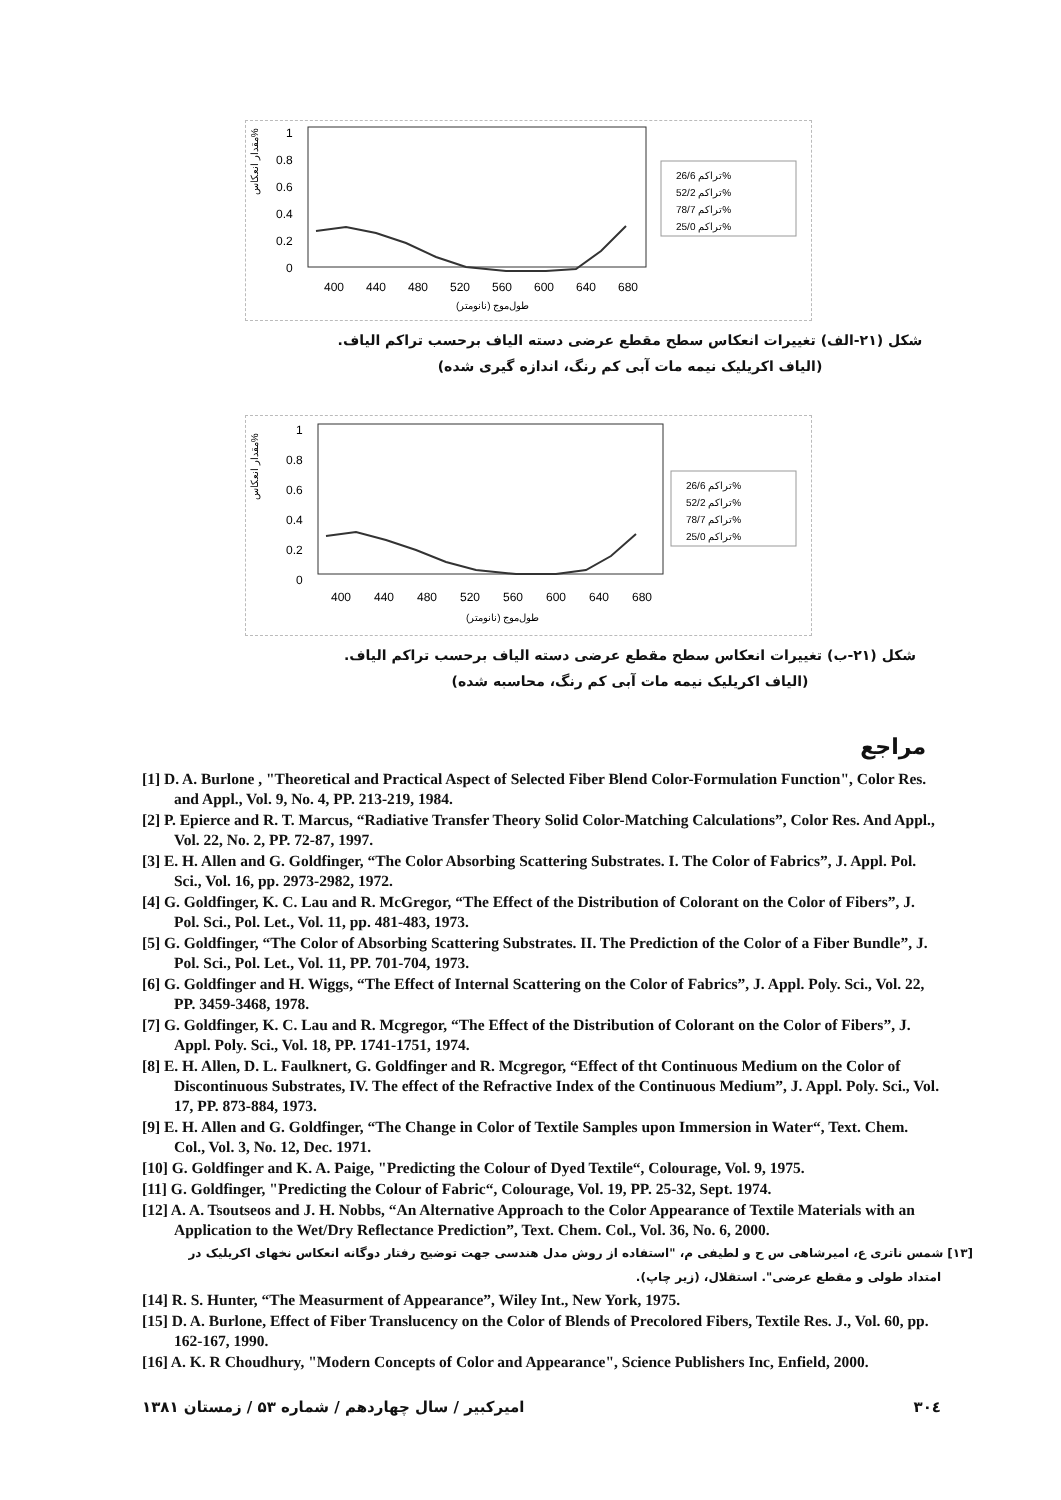مقدار انعکاس%
1
0.8
0.6
0.4
0.2
0
400
440
480
520
560
600
640
680
طول‌موج (نانومتر)
تراکم 26/6%
تراکم 52/2%
تراکم 78/7%
تراکم 25/0%
شکل (۲۱-الف) تغییرات انعکاس سطح مقطع عرضی دسته الیاف برحسب تراکم الیاف.
(الیاف اکریلیک نیمه مات آبی کم رنگ، اندازه گیری شده)
مقدار انعکاس%
1
0.8
0.6
0.4
0.2
0
400
440
480
520
560
600
640
680
طول‌موج (نانومتر)
تراکم 26/6%
تراکم 52/2%
تراکم 78/7%
تراکم 25/0%
شکل (۲۱-ب) تغییرات انعکاس سطح مقطع عرضی دسته الیاف برحسب تراکم الیاف.
(الیاف اکریلیک نیمه مات آبی کم رنگ، محاسبه شده)
مراجع
[1] D. A. Burlone , "Theoretical and Practical Aspect of Selected Fiber Blend Color-Formulation Function", Color Res. and Appl., Vol. 9, No. 4, PP. 213-219, 1984.
[2] P. Epierce and R. T. Marcus, “Radiative Transfer Theory Solid Color-Matching Calculations”, Color Res. And Appl., Vol. 22, No. 2, PP. 72-87, 1997.
[3] E. H. Allen and G. Goldfinger, “The Color Absorbing Scattering Substrates. I. The Color of Fabrics”, J. Appl. Pol. Sci., Vol. 16, pp. 2973-2982, 1972.
[4] G. Goldfinger, K. C. Lau and R. McGregor, “The Effect of the Distribution of Colorant on the Color of Fibers”, J. Pol. Sci., Pol. Let., Vol. 11, pp. 481-483, 1973.
[5] G. Goldfinger, “The Color of Absorbing Scattering Substrates. II. The Prediction of the Color of a Fiber Bundle”, J. Pol. Sci., Pol. Let., Vol. 11, PP. 701-704, 1973.
[6] G. Goldfinger and H. Wiggs, “The Effect of Internal Scattering on the Color of Fabrics”, J. Appl. Poly. Sci., Vol. 22, PP. 3459-3468, 1978.
[7] G. Goldfinger, K. C. Lau and R. Mcgregor, “The Effect of the Distribution of Colorant on the Color of Fibers”, J. Appl. Poly. Sci., Vol. 18, PP. 1741-1751, 1974.
[8] E. H. Allen, D. L. Faulknert, G. Goldfinger and R. Mcgregor, “Effect of tht Continuous Medium on the Color of Discontinuous Substrates, IV. The effect of the Refractive Index of the Continuous Medium”, J. Appl. Poly. Sci., Vol. 17, PP. 873-884, 1973.
[9] E. H. Allen and G. Goldfinger, “The Change in Color of Textile Samples upon Immersion in Water“, Text. Chem. Col., Vol. 3, No. 12, Dec. 1971.
[10] G. Goldfinger and K. A. Paige, "Predicting the Colour of Dyed Textile“, Colourage, Vol. 9, 1975.
[11] G. Goldfinger, "Predicting the Colour of Fabric“, Colourage, Vol. 19, PP. 25-32, Sept. 1974.
[12] A. A. Tsoutseos and J. H. Nobbs, “An Alternative Approach to the Color Appearance of Textile Materials with an Application to the Wet/Dry Reflectance Prediction”, Text. Chem. Col., Vol. 36, No. 6, 2000.
[۱۳] شمس ناتری ع، امیرشاهی س ح و لطیفی م، "استفاده از روش مدل هندسی جهت توضیح رفتار دوگانه انعکاس نخهای اکریلیک در امتداد طولی و مقطع عرضی". استقلال، (زیر چاپ).
[14] R. S. Hunter, “The Measurment of Appearance”, Wiley Int., New York, 1975.
[15] D. A. Burlone, Effect of Fiber Translucency on the Color of Blends of Precolored Fibers, Textile Res. J., Vol. 60, pp. 162-167, 1990.
[16] A. K. R Choudhury, "Modern Concepts of Color and Appearance", Science Publishers Inc, Enfield, 2000.
۳۰٤ امیرکبیر / سال چهاردهم / شماره ۵۳ / زمستان ۱۳۸۱